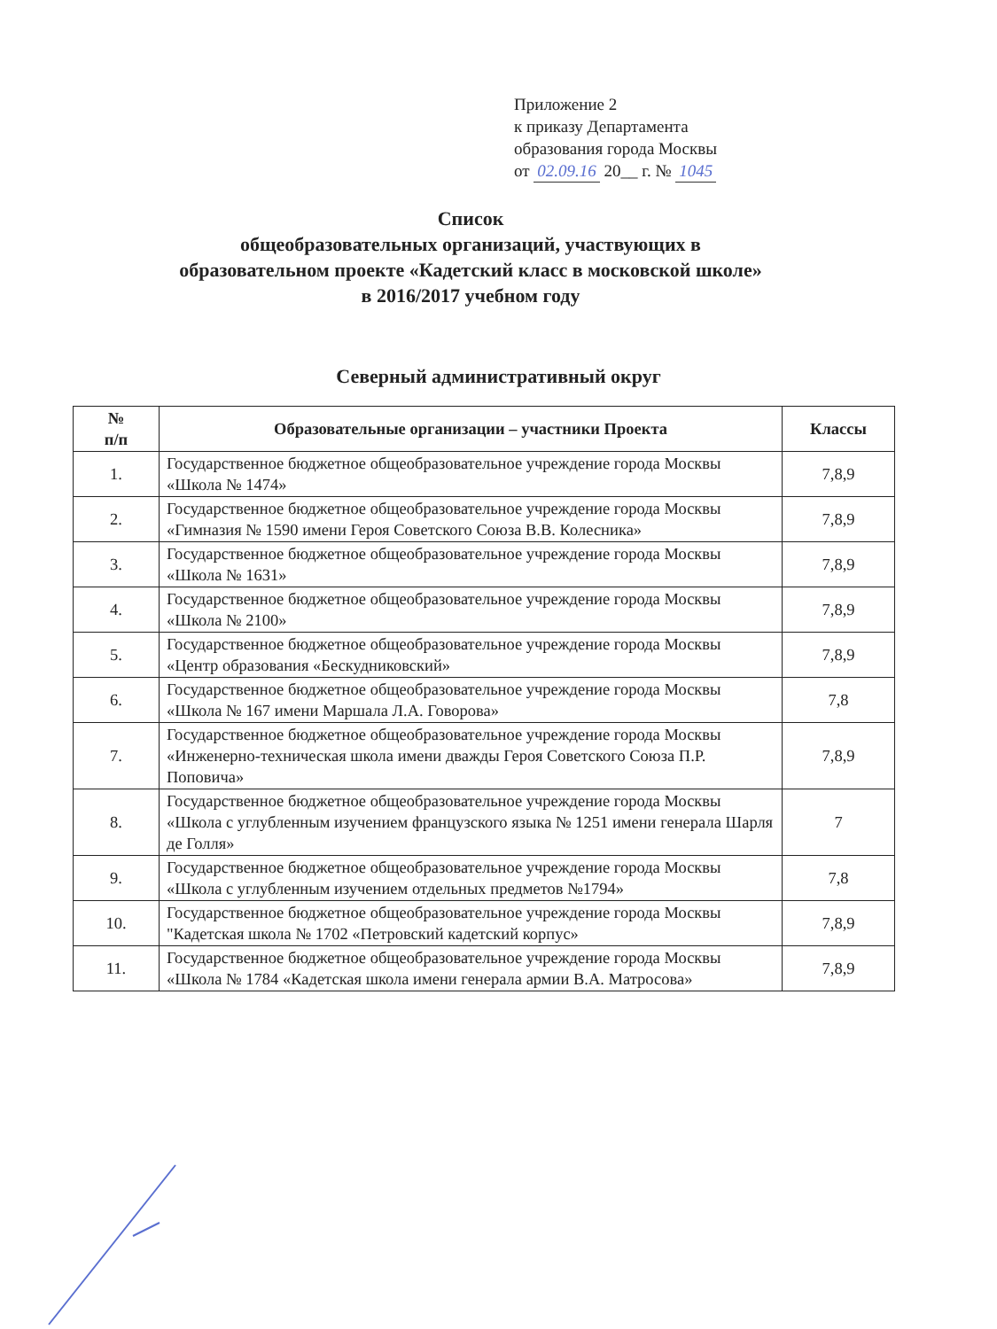Приложение 2
к приказу Департамента
образования города Москвы
от 02.09.16 20__ г. № 1045
Список
общеобразовательных организаций, участвующих в
образовательном проекте «Кадетский класс в московской школе»
в 2016/2017 учебном году
Северный административный округ
| № п/п | Образовательные организации – участники Проекта | Классы |
| --- | --- | --- |
| 1. | Государственное бюджетное общеобразовательное учреждение города Москвы «Школа № 1474» | 7,8,9 |
| 2. | Государственное бюджетное общеобразовательное учреждение города Москвы «Гимназия № 1590 имени Героя Советского Союза В.В. Колесника» | 7,8,9 |
| 3. | Государственное бюджетное общеобразовательное учреждение города Москвы «Школа № 1631» | 7,8,9 |
| 4. | Государственное бюджетное общеобразовательное учреждение города Москвы «Школа № 2100» | 7,8,9 |
| 5. | Государственное бюджетное общеобразовательное учреждение города Москвы «Центр образования «Бескудниковский» | 7,8,9 |
| 6. | Государственное бюджетное общеобразовательное учреждение города Москвы «Школа № 167 имени Маршала Л.А. Говорова» | 7,8 |
| 7. | Государственное бюджетное общеобразовательное учреждение города Москвы «Инженерно-техническая школа имени дважды Героя Советского Союза П.Р. Поповича» | 7,8,9 |
| 8. | Государственное бюджетное общеобразовательное учреждение города Москвы «Школа с углубленным изучением французского языка № 1251 имени генерала Шарля де Голля» | 7 |
| 9. | Государственное бюджетное общеобразовательное учреждение города Москвы «Школа с углубленным изучением отдельных предметов №1794» | 7,8 |
| 10. | Государственное бюджетное общеобразовательное учреждение города Москвы "Кадетская школа № 1702 «Петровский кадетский корпус» | 7,8,9 |
| 11. | Государственное бюджетное общеобразовательное учреждение города Москвы «Школа № 1784 «Кадетская школа имени генерала армии В.А. Матросова» | 7,8,9 |